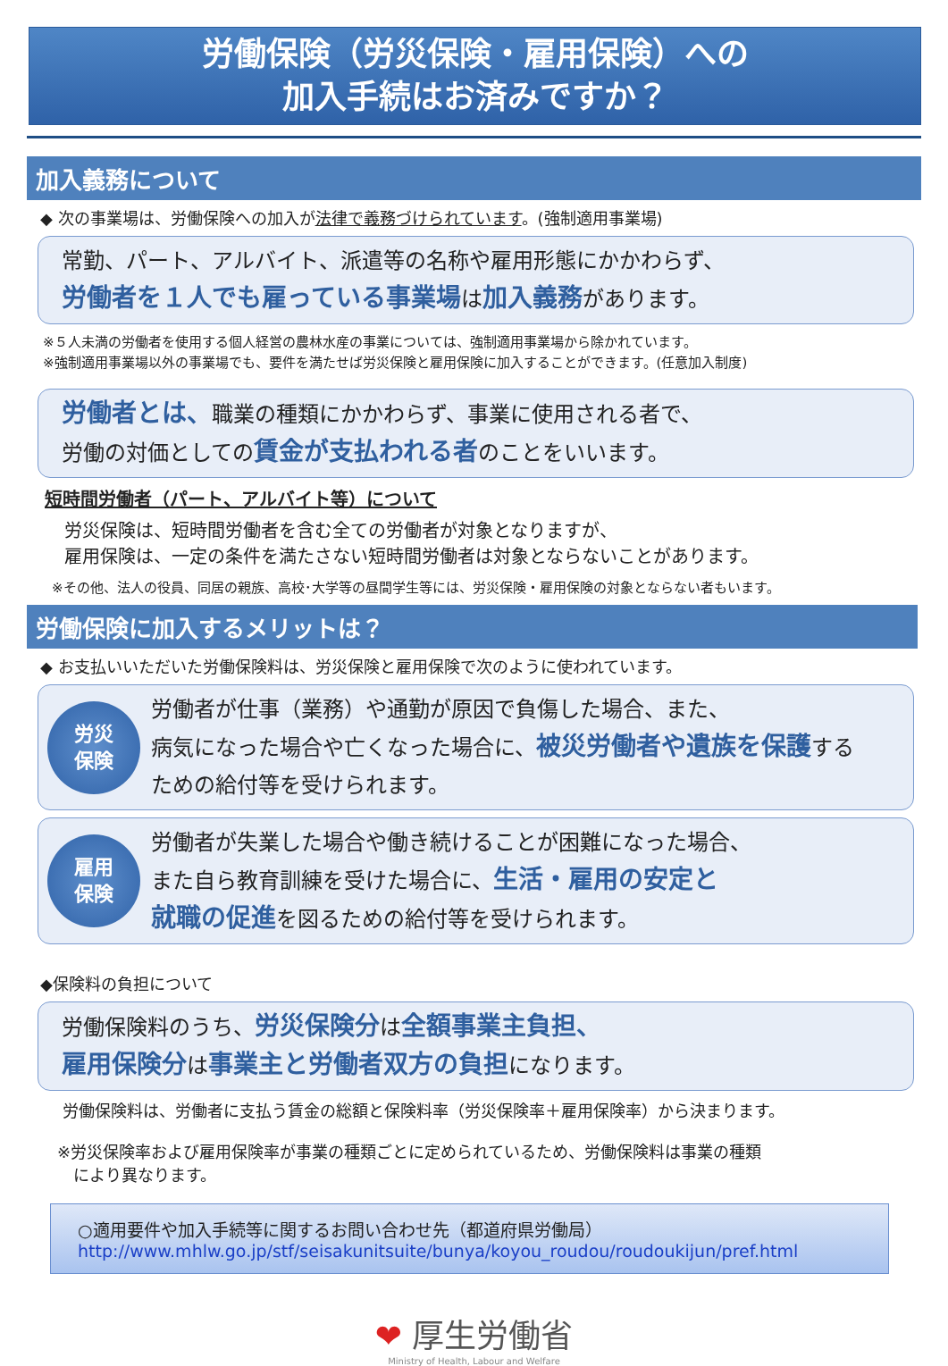労働保険（労災保険・雇用保険）への
加入手続はお済みですか？
加入義務について
◆ 次の事業場は、労働保険への加入が法律で義務づけられています。(強制適用事業場)
常勤、パート、アルバイト、派遣等の名称や雇用形態にかかわらず、
労働者を１人でも雇っている事業場は加入義務があります。
※５人未満の労働者を使用する個人経営の農林水産の事業については、強制適用事業場から除かれています。
※強制適用事業場以外の事業場でも、要件を満たせば労災保険と雇用保険に加入することができます。(任意加入制度)
労働者とは、職業の種類にかかわらず、事業に使用される者で、
労働の対価としての賃金が支払われる者のことをいいます。
短時間労働者（パート、アルバイト等）について
労災保険は、短時間労働者を含む全ての労働者が対象となりますが、
雇用保険は、一定の条件を満たさない短時間労働者は対象とならないことがあります。
※その他、法人の役員、同居の親族、高校･大学等の昼間学生等には、労災保険・雇用保険の対象とならない者もいます。
労働保険に加入するメリットは？
◆ お支払いいただいた労働保険料は、労災保険と雇用保険で次のように使われています。
労災
保険
労働者が仕事（業務）や通勤が原因で負傷した場合、また、
病気になった場合や亡くなった場合に、被災労働者や遺族を保護する
ための給付等を受けられます。
雇用
保険
労働者が失業した場合や働き続けることが困難になった場合、
また自ら教育訓練を受けた場合に、生活・雇用の安定と
就職の促進を図るための給付等を受けられます。
◆保険料の負担について
労働保険料のうち、労災保険分は全額事業主負担、
雇用保険分は事業主と労働者双方の負担になります。
労働保険料は、労働者に支払う賃金の総額と保険料率（労災保険率＋雇用保険率）から決まります。
※労災保険率および雇用保険率が事業の種類ごとに定められているため、労働保険料は事業の種類
　により異なります。
○適用要件や加入手続等に関するお問い合わせ先（都道府県労働局）
http://www.mhlw.go.jp/stf/seisakunitsuite/bunya/koyou_roudou/roudoukijun/pref.html
❤ 厚生労働省
Ministry of Health, Labour and Welfare